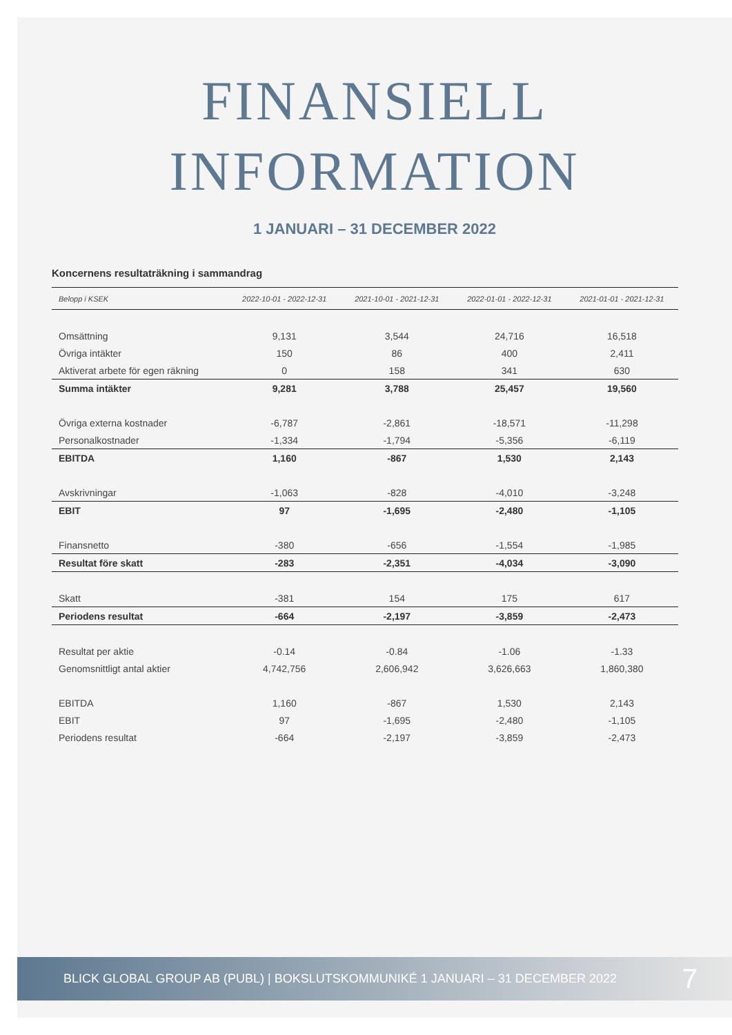FINANSIELL
INFORMATION
1 JANUARI – 31 DECEMBER 2022
Koncernens resultaträkning i sammandrag
| Belopp i KSEK | 2022-10-01 - 2022-12-31 | 2021-10-01 - 2021-12-31 | 2022-01-01 - 2022-12-31 | 2021-01-01 - 2021-12-31 |
| --- | --- | --- | --- | --- |
| Omsättning | 9,131 | 3,544 | 24,716 | 16,518 |
| Övriga intäkter | 150 | 86 | 400 | 2,411 |
| Aktiverat arbete för egen räkning | 0 | 158 | 341 | 630 |
| Summa intäkter | 9,281 | 3,788 | 25,457 | 19,560 |
| Övriga externa kostnader | -6,787 | -2,861 | -18,571 | -11,298 |
| Personalkostnader | -1,334 | -1,794 | -5,356 | -6,119 |
| EBITDA | 1,160 | -867 | 1,530 | 2,143 |
| Avskrivningar | -1,063 | -828 | -4,010 | -3,248 |
| EBIT | 97 | -1,695 | -2,480 | -1,105 |
| Finansnetto | -380 | -656 | -1,554 | -1,985 |
| Resultat före skatt | -283 | -2,351 | -4,034 | -3,090 |
| Skatt | -381 | 154 | 175 | 617 |
| Periodens resultat | -664 | -2,197 | -3,859 | -2,473 |
| Resultat per aktie | -0.14 | -0.84 | -1.06 | -1.33 |
| Genomsnittligt antal aktier | 4,742,756 | 2,606,942 | 3,626,663 | 1,860,380 |
| EBITDA | 1,160 | -867 | 1,530 | 2,143 |
| EBIT | 97 | -1,695 | -2,480 | -1,105 |
| Periodens resultat | -664 | -2,197 | -3,859 | -2,473 |
BLICK GLOBAL GROUP AB (PUBL) | BOKSLUTSKOMMUNIKÉ 1 JANUARI – 31 DECEMBER 2022 7